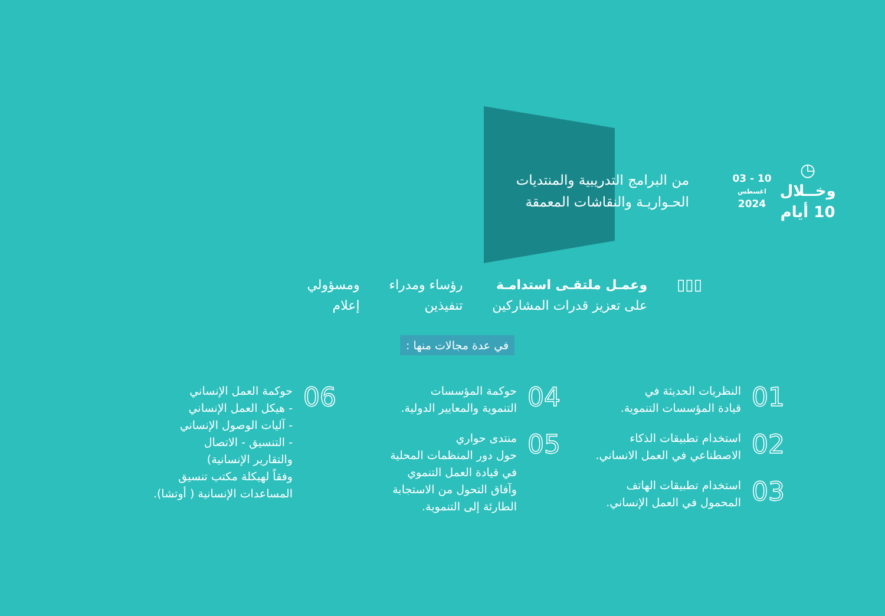◷
وخــلال
10 أيام
10 - 03
اغسطس
2024
من البرامج التدريبية والمنتديات
الحـواريـة والنقاشات المعمقة
▯▯▯
وعمـل ملتقـى استدامـة
على تعزيز قدرات المشاركين
رؤساء ومدراء
تنفيذين
ومسؤولي
إعلام
في عدة مجالات منها :
01 النظريات الحديثة في
قيادة المؤسسات التنموية.
02 استخدام تطبيقات الذكاء
الاصطناعي في العمل الانساني.
03 استخدام تطبيقات الهاتف
المحمول في العمل الإنساني.
04 حوكمة المؤسسات
التنموية والمعايير الدولية.
05 منتدى حواري
حول دور المنظمات المحلية
في قيادة العمل التنموي
وآفاق التحول من الاستجابة
الطارئة إلى التنموية.
06 حوكمة العمل الإنساني
- هيكل العمل الإنساني
- آليات الوصول الإنساني
- التنسيق - الاتصال
والتقارير الإنسانية)
وفقاً لهيكلة مكتب تنسيق
المساعدات الإنسانية ( أوتشا).